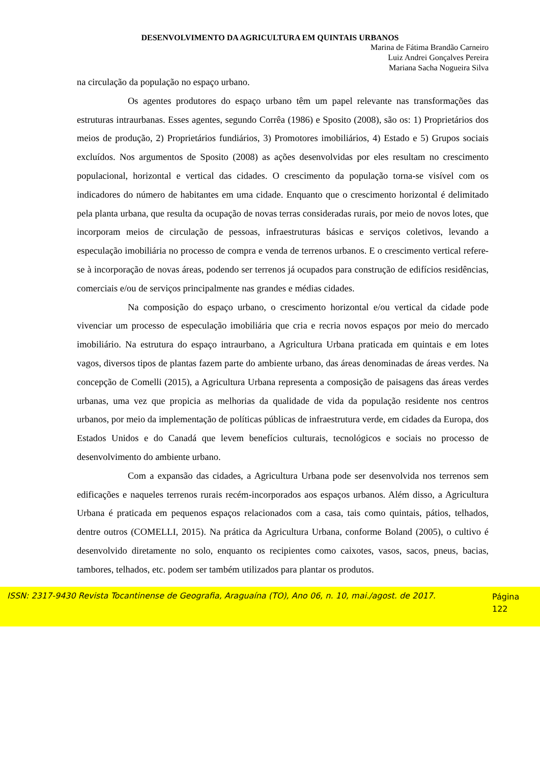DESENVOLVIMENTO DA AGRICULTURA EM QUINTAIS URBANOS
Marina de Fátima Brandão Carneiro
Luiz Andrei Gonçalves Pereira
Mariana Sacha Nogueira Silva
na circulação da população no espaço urbano.
Os agentes produtores do espaço urbano têm um papel relevante nas transformações das estruturas intraurbanas. Esses agentes, segundo Corrêa (1986) e Sposito (2008), são os: 1) Proprietários dos meios de produção, 2) Proprietários fundiários, 3) Promotores imobiliários, 4) Estado e 5) Grupos sociais excluídos. Nos argumentos de Sposito (2008) as ações desenvolvidas por eles resultam no crescimento populacional, horizontal e vertical das cidades. O crescimento da população torna-se visível com os indicadores do número de habitantes em uma cidade. Enquanto que o crescimento horizontal é delimitado pela planta urbana, que resulta da ocupação de novas terras consideradas rurais, por meio de novos lotes, que incorporam meios de circulação de pessoas, infraestruturas básicas e serviços coletivos, levando a especulação imobiliária no processo de compra e venda de terrenos urbanos. E o crescimento vertical refere-se à incorporação de novas áreas, podendo ser terrenos já ocupados para construção de edifícios residências, comerciais e/ou de serviços principalmente nas grandes e médias cidades.
Na composição do espaço urbano, o crescimento horizontal e/ou vertical da cidade pode vivenciar um processo de especulação imobiliária que cria e recria novos espaços por meio do mercado imobiliário. Na estrutura do espaço intraurbano, a Agricultura Urbana praticada em quintais e em lotes vagos, diversos tipos de plantas fazem parte do ambiente urbano, das áreas denominadas de áreas verdes. Na concepção de Comelli (2015), a Agricultura Urbana representa a composição de paisagens das áreas verdes urbanas, uma vez que propicia as melhorias da qualidade de vida da população residente nos centros urbanos, por meio da implementação de políticas públicas de infraestrutura verde, em cidades da Europa, dos Estados Unidos e do Canadá que levem benefícios culturais, tecnológicos e sociais no processo de desenvolvimento do ambiente urbano.
Com a expansão das cidades, a Agricultura Urbana pode ser desenvolvida nos terrenos sem edificações e naqueles terrenos rurais recém-incorporados aos espaços urbanos. Além disso, a Agricultura Urbana é praticada em pequenos espaços relacionados com a casa, tais como quintais, pátios, telhados, dentre outros (COMELLI, 2015). Na prática da Agricultura Urbana, conforme Boland (2005), o cultivo é desenvolvido diretamente no solo, enquanto os recipientes como caixotes, vasos, sacos, pneus, bacias, tambores, telhados, etc. podem ser também utilizados para plantar os produtos.
ISSN: 2317-9430 Revista Tocantinense de Geografia, Araguaína (TO), Ano 06, n. 10, mai./agost. de 2017.
Página
122